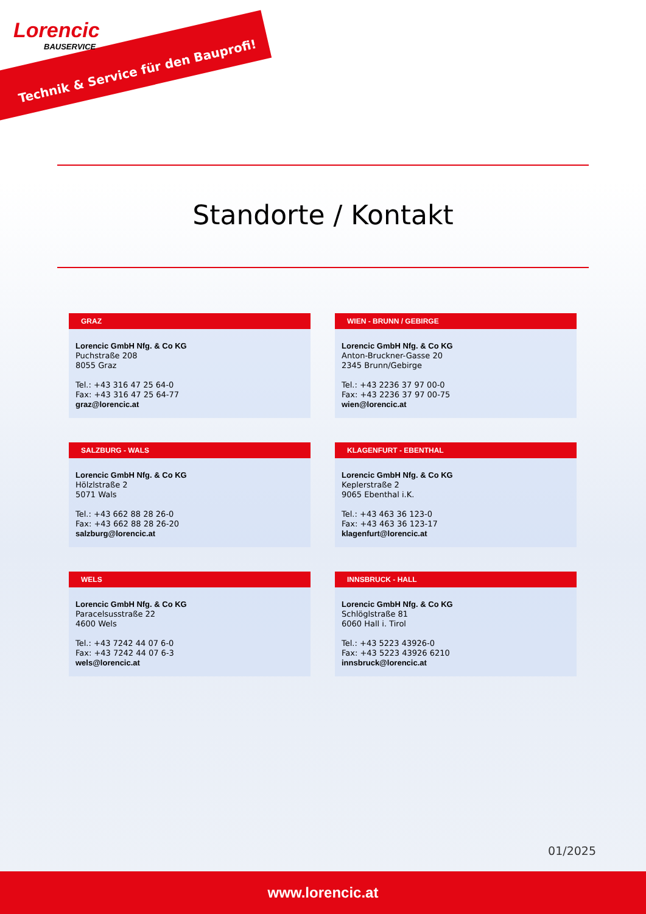Lorencic
BAUSERVICE
Technik & Service für den Bauprofi!
Standorte / Kontakt
GRAZ
Lorencic GmbH Nfg. & Co KG
Puchstraße 208
8055 Graz
Tel.: +43 316 47 25 64-0
Fax: +43 316 47 25 64-77
graz@lorencic.at
WIEN - BRUNN / GEBIRGE
Lorencic GmbH Nfg. & Co KG
Anton-Bruckner-Gasse 20
2345 Brunn/Gebirge
Tel.: +43 2236 37 97 00-0
Fax: +43 2236 37 97 00-75
wien@lorencic.at
SALZBURG - WALS
Lorencic GmbH Nfg. & Co KG
Hölzlstraße 2
5071 Wals
Tel.: +43 662 88 28 26-0
Fax: +43 662 88 28 26-20
salzburg@lorencic.at
KLAGENFURT - EBENTHAL
Lorencic GmbH Nfg. & Co KG
Keplerstraße 2
9065 Ebenthal i.K.
Tel.: +43 463 36 123-0
Fax: +43 463 36 123-17
klagenfurt@lorencic.at
WELS
Lorencic GmbH Nfg. & Co KG
Paracelsusstraße 22
4600 Wels
Tel.: +43 7242 44 07 6-0
Fax: +43 7242 44 07 6-3
wels@lorencic.at
INNSBRUCK - HALL
Lorencic GmbH Nfg. & Co KG
Schlöglstraße 81
6060 Hall i. Tirol
Tel.: +43 5223 43926-0
Fax: +43 5223 43926 6210
innsbruck@lorencic.at
01/2025
www.lorencic.at